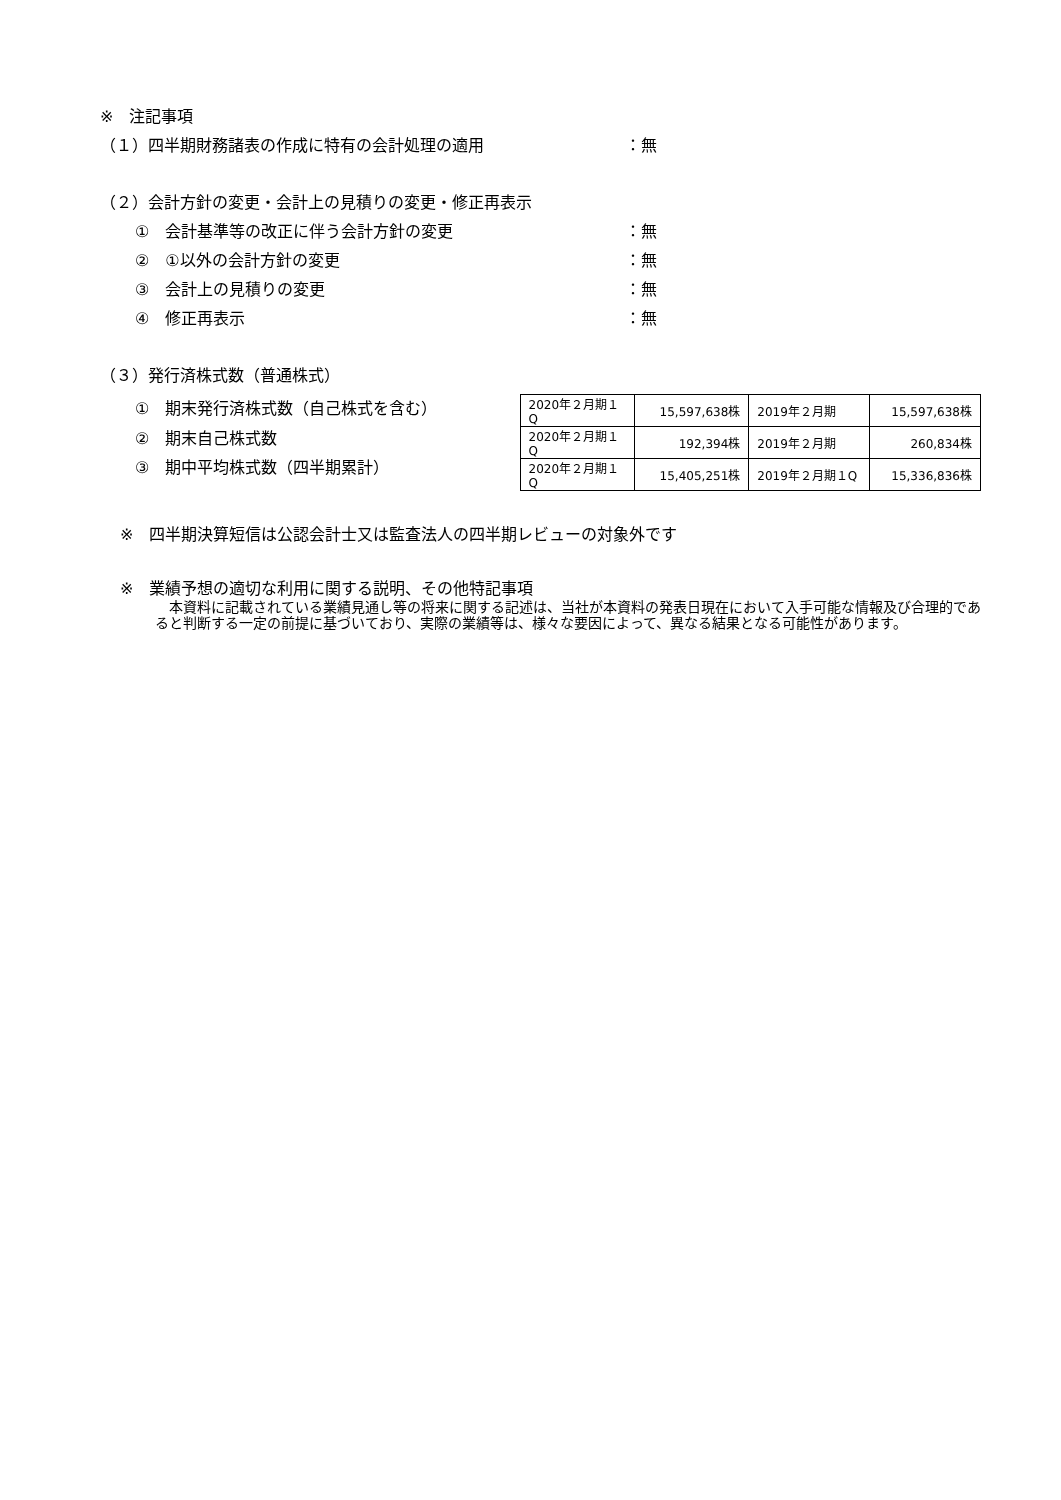※　注記事項
（１）四半期財務諸表の作成に特有の会計処理の適用 ：無
（２）会計方針の変更・会計上の見積りの変更・修正再表示
①　会計基準等の改正に伴う会計方針の変更 ：無
②　①以外の会計方針の変更 ：無
③　会計上の見積りの変更 ：無
④　修正再表示 ：無
（３）発行済株式数（普通株式）
①　期末発行済株式数（自己株式を含む）
②　期末自己株式数
③　期中平均株式数（四半期累計）
| 2020年２月期１Q | 15,597,638株 | 2019年２月期 | 15,597,638株 |
| 2020年２月期１Q | 192,394株 | 2019年２月期 | 260,834株 |
| 2020年２月期１Q | 15,405,251株 | 2019年２月期１Q | 15,336,836株 |
※　四半期決算短信は公認会計士又は監査法人の四半期レビューの対象外です
※　業績予想の適切な利用に関する説明、その他特記事項
　本資料に記載されている業績見通し等の将来に関する記述は、当社が本資料の発表日現在において入手可能な情報及び合理的であると判断する一定の前提に基づいており、実際の業績等は、様々な要因によって、異なる結果となる可能性があります。